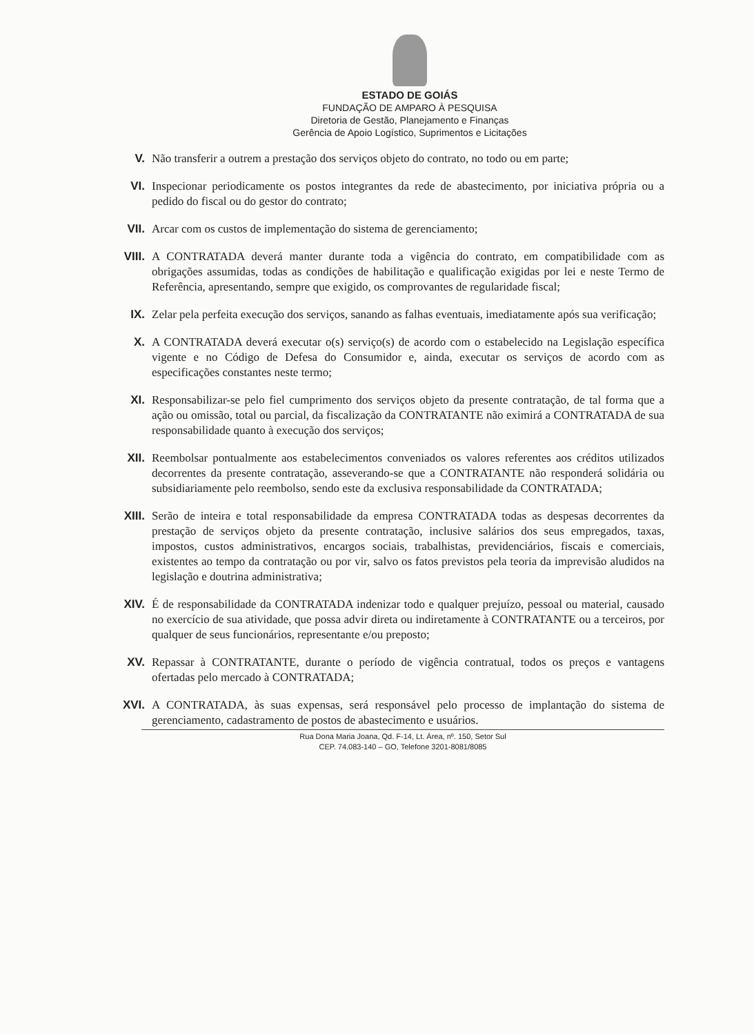ESTADO DE GOIÁS
FUNDAÇÃO DE AMPARO À PESQUISA
Diretoria de Gestão, Planejamento e Finanças
Gerência de Apoio Logístico, Suprimentos e Licitações
V. Não transferir a outrem a prestação dos serviços objeto do contrato, no todo ou em parte;
VI. Inspecionar periodicamente os postos integrantes da rede de abastecimento, por iniciativa própria ou a pedido do fiscal ou do gestor do contrato;
VII. Arcar com os custos de implementação do sistema de gerenciamento;
VIII. A CONTRATADA deverá manter durante toda a vigência do contrato, em compatibilidade com as obrigações assumidas, todas as condições de habilitação e qualificação exigidas por lei e neste Termo de Referência, apresentando, sempre que exigido, os comprovantes de regularidade fiscal;
IX. Zelar pela perfeita execução dos serviços, sanando as falhas eventuais, imediatamente após sua verificação;
X. A CONTRATADA deverá executar o(s) serviço(s) de acordo com o estabelecido na Legislação específica vigente e no Código de Defesa do Consumidor e, ainda, executar os serviços de acordo com as especificações constantes neste termo;
XI. Responsabilizar-se pelo fiel cumprimento dos serviços objeto da presente contratação, de tal forma que a ação ou omissão, total ou parcial, da fiscalização da CONTRATANTE não eximirá a CONTRATADA de sua responsabilidade quanto à execução dos serviços;
XII. Reembolsar pontualmente aos estabelecimentos conveniados os valores referentes aos créditos utilizados decorrentes da presente contratação, asseverando-se que a CONTRATANTE não responderá solidária ou subsidiariamente pelo reembolso, sendo este da exclusiva responsabilidade da CONTRATADA;
XIII. Serão de inteira e total responsabilidade da empresa CONTRATADA todas as despesas decorrentes da prestação de serviços objeto da presente contratação, inclusive salários dos seus empregados, taxas, impostos, custos administrativos, encargos sociais, trabalhistas, previdenciários, fiscais e comerciais, existentes ao tempo da contratação ou por vir, salvo os fatos previstos pela teoria da imprevisão aludidos na legislação e doutrina administrativa;
XIV. É de responsabilidade da CONTRATADA indenizar todo e qualquer prejuízo, pessoal ou material, causado no exercício de sua atividade, que possa advir direta ou indiretamente à CONTRATANTE ou a terceiros, por qualquer de seus funcionários, representante e/ou preposto;
XV. Repassar à CONTRATANTE, durante o período de vigência contratual, todos os preços e vantagens ofertadas pelo mercado à CONTRATADA;
XVI. A CONTRATADA, às suas expensas, será responsável pelo processo de implantação do sistema de gerenciamento, cadastramento de postos de abastecimento e usuários.
Rua Dona Maria Joana, Qd. F-14, Lt. Área, nº. 150, Setor Sul
CEP. 74.083-140 – GO, Telefone 3201-8081/8085